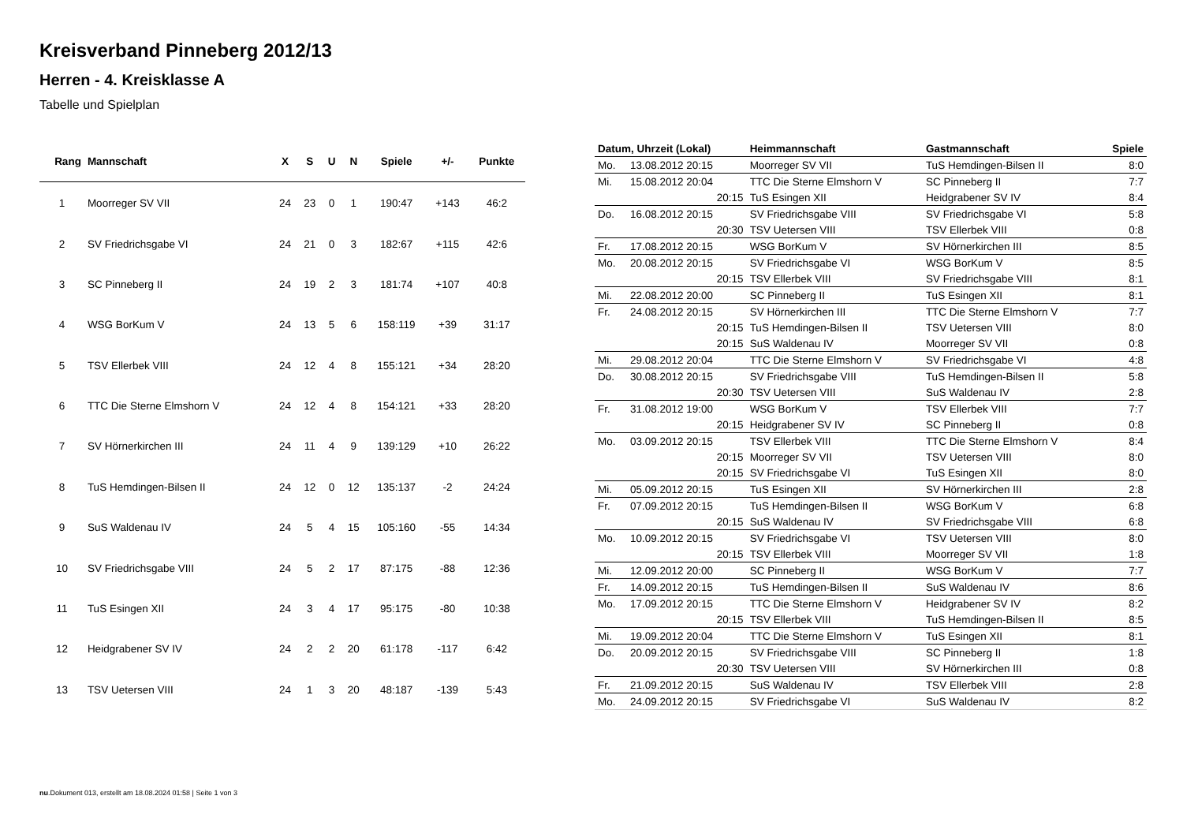Kreisverband Pinneberg 2012/13
Herren - 4. Kreisklasse A
Tabelle und Spielplan
| Rang | Mannschaft | X | S | U | N | Spiele | +/- | Punkte |
| --- | --- | --- | --- | --- | --- | --- | --- | --- |
| 1 | Moorreger SV VII | 24 | 23 | 0 | 1 | 190:47 | +143 | 46:2 |
| 2 | SV Friedrichsgabe VI | 24 | 21 | 0 | 3 | 182:67 | +115 | 42:6 |
| 3 | SC Pinneberg II | 24 | 19 | 2 | 3 | 181:74 | +107 | 40:8 |
| 4 | WSG BorKum V | 24 | 13 | 5 | 6 | 158:119 | +39 | 31:17 |
| 5 | TSV Ellerbek VIII | 24 | 12 | 4 | 8 | 155:121 | +34 | 28:20 |
| 6 | TTC Die Sterne Elmshorn V | 24 | 12 | 4 | 8 | 154:121 | +33 | 28:20 |
| 7 | SV Hörnerkirchen III | 24 | 11 | 4 | 9 | 139:129 | +10 | 26:22 |
| 8 | TuS Hemdingen-Bilsen II | 24 | 12 | 0 | 12 | 135:137 | -2 | 24:24 |
| 9 | SuS Waldenau IV | 24 | 5 | 4 | 15 | 105:160 | -55 | 14:34 |
| 10 | SV Friedrichsgabe VIII | 24 | 5 | 2 | 17 | 87:175 | -88 | 12:36 |
| 11 | TuS Esingen XII | 24 | 3 | 4 | 17 | 95:175 | -80 | 10:38 |
| 12 | Heidgrabener SV IV | 24 | 2 | 2 | 20 | 61:178 | -117 | 6:42 |
| 13 | TSV Uetersen VIII | 24 | 1 | 3 | 20 | 48:187 | -139 | 5:43 |
| Datum, Uhrzeit (Lokal) | | Heimmannschaft | Gastmannschaft | Spiele |
| --- | --- | --- | --- | --- |
| Mo. | 13.08.2012 20:15 | Moorreger SV VII | TuS Hemdingen-Bilsen II | 8:0 |
| Mi. | 15.08.2012 20:04 | TTC Die Sterne Elmshorn V | SC Pinneberg II | 7:7 |
| | 20:15 | TuS Esingen XII | Heidgrabener SV IV | 8:4 |
| Do. | 16.08.2012 20:15 | SV Friedrichsgabe VIII | SV Friedrichsgabe VI | 5:8 |
| | 20:30 | TSV Uetersen VIII | TSV Ellerbek VIII | 0:8 |
| Fr. | 17.08.2012 20:15 | WSG BorKum V | SV Hörnerkirchen III | 8:5 |
| Mo. | 20.08.2012 20:15 | SV Friedrichsgabe VI | WSG BorKum V | 8:5 |
| | 20:15 | TSV Ellerbek VIII | SV Friedrichsgabe VIII | 8:1 |
| Mi. | 22.08.2012 20:00 | SC Pinneberg II | TuS Esingen XII | 8:1 |
| Fr. | 24.08.2012 20:15 | SV Hörnerkirchen III | TTC Die Sterne Elmshorn V | 7:7 |
| | 20:15 | TuS Hemdingen-Bilsen II | TSV Uetersen VIII | 8:0 |
| | 20:15 | SuS Waldenau IV | Moorreger SV VII | 0:8 |
| Mi. | 29.08.2012 20:04 | TTC Die Sterne Elmshorn V | SV Friedrichsgabe VI | 4:8 |
| Do. | 30.08.2012 20:15 | SV Friedrichsgabe VIII | TuS Hemdingen-Bilsen II | 5:8 |
| | 20:30 | TSV Uetersen VIII | SuS Waldenau IV | 2:8 |
| Fr. | 31.08.2012 19:00 | WSG BorKum V | TSV Ellerbek VIII | 7:7 |
| | 20:15 | Heidgrabener SV IV | SC Pinneberg II | 0:8 |
| Mo. | 03.09.2012 20:15 | TSV Ellerbek VIII | TTC Die Sterne Elmshorn V | 8:4 |
| | 20:15 | Moorreger SV VII | TSV Uetersen VIII | 8:0 |
| | 20:15 | SV Friedrichsgabe VI | TuS Esingen XII | 8:0 |
| Mi. | 05.09.2012 20:15 | TuS Esingen XII | SV Hörnerkirchen III | 2:8 |
| Fr. | 07.09.2012 20:15 | TuS Hemdingen-Bilsen II | WSG BorKum V | 6:8 |
| | 20:15 | SuS Waldenau IV | SV Friedrichsgabe VIII | 6:8 |
| Mo. | 10.09.2012 20:15 | SV Friedrichsgabe VI | TSV Uetersen VIII | 8:0 |
| | 20:15 | TSV Ellerbek VIII | Moorreger SV VII | 1:8 |
| Mi. | 12.09.2012 20:00 | SC Pinneberg II | WSG BorKum V | 7:7 |
| Fr. | 14.09.2012 20:15 | TuS Hemdingen-Bilsen II | SuS Waldenau IV | 8:6 |
| Mo. | 17.09.2012 20:15 | TTC Die Sterne Elmshorn V | Heidgrabener SV IV | 8:2 |
| | 20:15 | TSV Ellerbek VIII | TuS Hemdingen-Bilsen II | 8:5 |
| Mi. | 19.09.2012 20:04 | TTC Die Sterne Elmshorn V | TuS Esingen XII | 8:1 |
| Do. | 20.09.2012 20:15 | SV Friedrichsgabe VIII | SC Pinneberg II | 1:8 |
| | 20:30 | TSV Uetersen VIII | SV Hörnerkirchen III | 0:8 |
| Fr. | 21.09.2012 20:15 | SuS Waldenau IV | TSV Ellerbek VIII | 2:8 |
| Mo. | 24.09.2012 20:15 | SV Friedrichsgabe VI | SuS Waldenau IV | 8:2 |
nu.Dokument 013, erstellt am 18.08.2024 01:58 | Seite 1 von 3